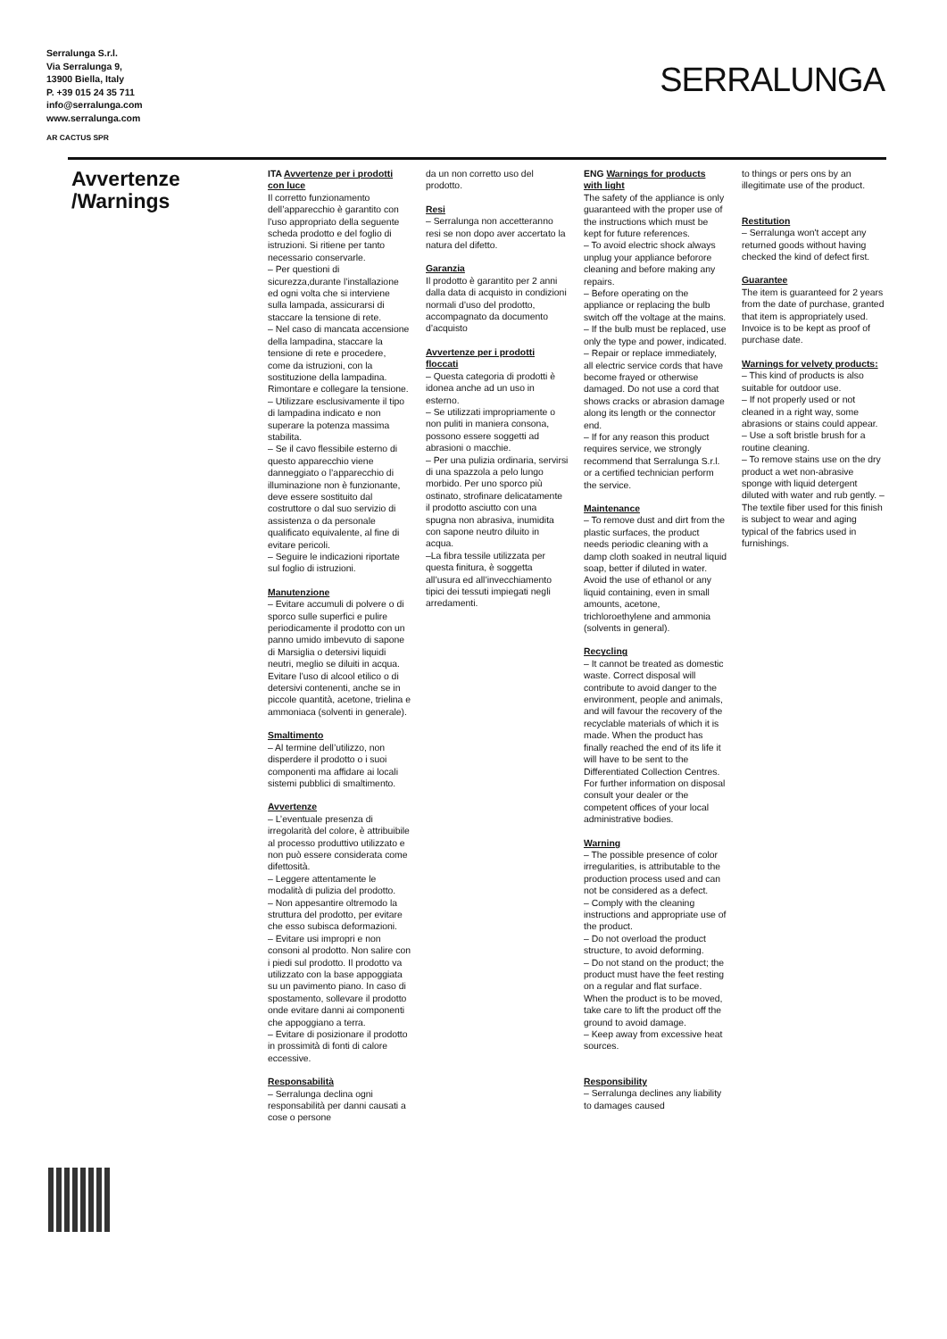Serralunga S.r.l.
Via Serralunga 9,
13900 Biella, Italy
P. +39 015 24 35 711
info@serralunga.com
www.serralunga.com
AR CACTUS SPR
SERRALUNGA
Avvertenze
/Warnings
ITA Avvertenze per i prodotti con luce
Il corretto funzionamento dell’apparecchio è garantito con l’uso appropriato della seguente scheda prodotto e del foglio di istruzioni. Si ritiene per tanto necessario conservarle.
– Per questioni di sicurezza,durante l’installazione ed ogni volta che si interviene sulla lampada, assicurarsi di staccare la tensione di rete.
– Nel caso di mancata accensione della lampadina, staccare la tensione di rete e procedere, come da istruzioni, con la sostituzione della lampadina. Rimontare e collegare la tensione.
– Utilizzare esclusivamente il tipo di lampadina indicato e non superare la potenza massima stabilita.
– Se il cavo flessibile esterno di questo apparecchio viene danneggiato o l’apparecchio di illuminazione non è funzionante, deve essere sostituito dal costruttore o dal suo servizio di assistenza o da personale qualificato equivalente, al fine di evitare pericoli.
– Seguire le indicazioni riportate sul foglio di istruzioni.
Manutenzione
– Evitare accumuli di polvere o di sporco sulle superfici e pulire periodicamente il prodotto con un panno umido imbevuto di sapone di Marsiglia o detersivi liquidi neutri, meglio se diluiti in acqua. Evitare l’uso di alcool etilico o di detersivi contenenti, anche se in piccole quantità, acetone, trielina e ammoniaca (solventi in generale).
Smaltimento
– Al termine dell’utilizzo, non disperdere il prodotto o i suoi componenti ma affidare ai locali sistemi pubblici di smaltimento.
Avvertenze
– L’eventuale presenza di irregolarità del colore, è attribuibile al processo produttivo utilizzato e non può essere considerata come difettosità.
– Leggere attentamente le modalità di pulizia del prodotto.
– Non appesantire oltremodo la struttura del prodotto, per evitare che esso subisca deformazioni.
– Evitare usi impropri e non consoni al prodotto. Non salire con i piedi sul prodotto. Il prodotto va utilizzato con la base appoggiata su un pavimento piano. In caso di spostamento, sollevare il prodotto onde evitare danni ai componenti che appoggiano a terra.
– Evitare di posizionare il prodotto in prossimità di fonti di calore eccessive.
Responsabilità
– Serralunga declina ogni responsabilità per danni causati a cose o persone
da un non corretto uso del prodotto.
Resi
– Serralunga non accetteranno resi se non dopo aver accertato la natura del difetto.
Garanzia
Il prodotto è garantito per 2 anni dalla data di acquisto in condizioni normali d’uso del prodotto, accompagnato da documento d’acquisto
Avvertenze per i prodotti floccati
– Questa categoria di prodotti è idonea anche ad un uso in esterno.
– Se utilizzati impropriamente o non puliti in maniera consona, possono essere soggetti ad abrasioni o macchie.
– Per una pulizia ordinaria, servirsi di una spazzola a pelo lungo morbido. Per uno sporco più ostinato, strofinare delicatamente il prodotto asciutto con una spugna non abrasiva, inumidita con sapone neutro diluito in acqua.
–La fibra tessile utilizzata per questa finitura, è soggetta all’usura ed all’invecchiamento tipici dei tessuti impiegati negli arredamenti.
ENG Warnings for products with light
The safety of the appliance is only guaranteed with the proper use of the instructions which must be kept for future references.
– To avoid electric shock always unplug your appliance beforore cleaning and before making any repairs.
– Before operating on the appliance or replacing the bulb switch off the voltage at the mains.
– If the bulb must be replaced, use only the type and power, indicated.
– Repair or replace immediately, all electric service cords that have become frayed or otherwise damaged. Do not use a cord that shows cracks or abrasion damage along its length or the connector end.
– If for any reason this product requires service, we strongly recommend that Serralunga S.r.l. or a certified technician perform the service.
Maintenance
– To remove dust and dirt from the plastic surfaces, the product needs periodic cleaning with a damp cloth soaked in neutral liquid soap, better if diluted in water. Avoid the use of ethanol or any liquid containing, even in small amounts, acetone, trichloroethylene and ammonia (solvents in general).
Recycling
– It cannot be treated as domestic waste. Correct disposal will contribute to avoid danger to the environment, people and animals, and will favour the recovery of the recyclable materials of which it is made. When the product has finally reached the end of its life it will have to be sent to the Differentiated Collection Centres. For further information on disposal consult your dealer or the competent offices of your local administrative bodies.
Warning
– The possible presence of color irregularities, is attributable to the production process used and can not be considered as a defect.
– Comply with the cleaning instructions and appropriate use of the product.
– Do not overload the product structure, to avoid deforming.
– Do not stand on the product; the product must have the feet resting on a regular and flat surface. When the product is to be moved, take care to lift the product off the ground to avoid damage.
– Keep away from excessive heat sources.
Responsibility
– Serralunga declines any liability to damages caused
to things or pers ons by an illegitimate use of the product.
Restitution
– Serralunga won't accept any returned goods without having checked the kind of defect first.
Guarantee
The item is guaranteed for 2 years from the date of purchase, granted that item is appropriately used. Invoice is to be kept as proof of purchase date.
Warnings for velvety products:
– This kind of products is also suitable for outdoor use.
– If not properly used or not cleaned in a right way, some abrasions or stains could appear.
– Use a soft bristle brush for a routine cleaning.
– To remove stains use on the dry product a wet non-abrasive sponge with liquid detergent diluted with water and rub gently. – The textile fiber used for this finish is subject to wear and aging typical of the fabrics used in furnishings.